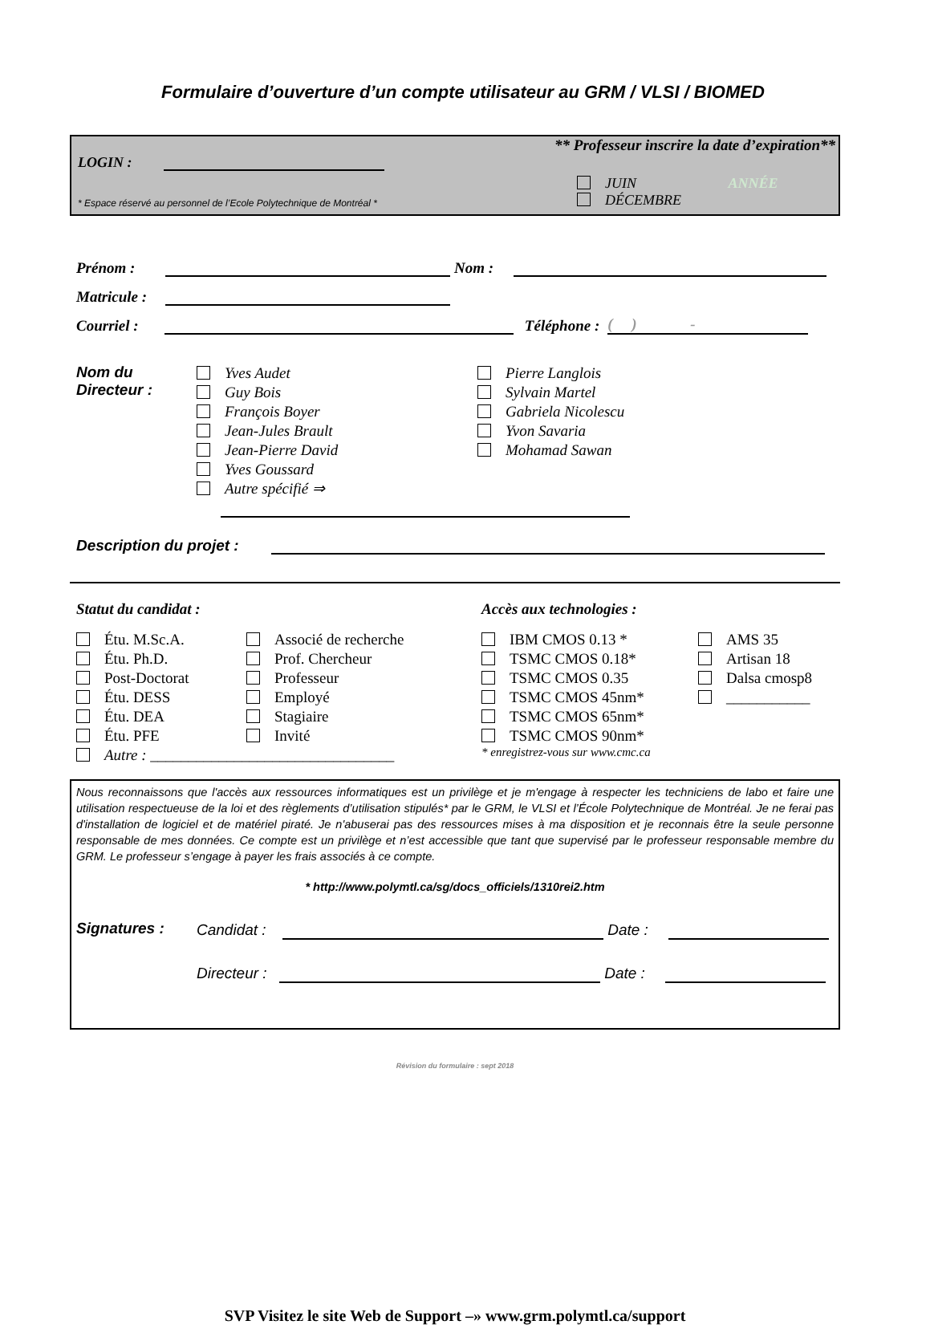Formulaire d’ouverture d’un compte utilisateur au GRM / VLSI / BIOMED
** Professeur inscrire la date d’expiration**
LOGIN :
JUIN ANNÉE
DÉCEMBRE
* Espace réservé au personnel de l’Ecole Polytechnique de Montréal *
Prénom : Nom :
Matricule :
Courriel : Téléphone : ( ) -
Nom du
Directeur :
Yves Audet
Guy Bois
François Boyer
Jean-Jules Brault
Jean-Pierre David
Yves Goussard
Autre spécifié ⇒
Pierre Langlois
Sylvain Martel
Gabriela Nicolescu
Yvon Savaria
Mohamad Sawan
Description du projet :
Statut du candidat :
Étu. M.Sc.A.
Étu. Ph.D.
Post-Doctorat
Étu. DESS
Étu. DEA
Étu. PFE
Associé de recherche
Prof. Chercheur
Professeur
Employé
Stagiaire
Invité
Autre : ________________________________
Accès aux technologies :
IBM CMOS 0.13 *
TSMC CMOS 0.18*
TSMC CMOS 0.35
TSMC CMOS 45nm*
TSMC CMOS 65nm*
TSMC CMOS 90nm*
AMS 35
Artisan 18
Dalsa cmosp8
___________
* enregistrez-vous sur www.cmc.ca
Nous reconnaissons que l'accès aux ressources informatiques est un privilège et je m'engage à respecter les techniciens de labo et faire une utilisation respectueuse de la loi et des règlements d’utilisation stipulés* par le GRM, le VLSI et l’École Polytechnique de Montréal. Je ne ferai pas d'installation de logiciel et de matériel piraté. Je n'abuserai pas des ressources mises à ma disposition et je reconnais être la seule personne responsable de mes données. Ce compte est un privilège et n’est accessible que tant que supervisé par le professeur responsable membre du GRM. Le professeur s’engage à payer les frais associés à ce compte.
* http://www.polymtl.ca/sg/docs_officiels/1310rei2.htm
Signatures : Candidat : Date :
Directeur : Date :
Révision du formulaire : sept 2018
SVP Visitez le site Web de Support –» www.grm.polymtl.ca/support